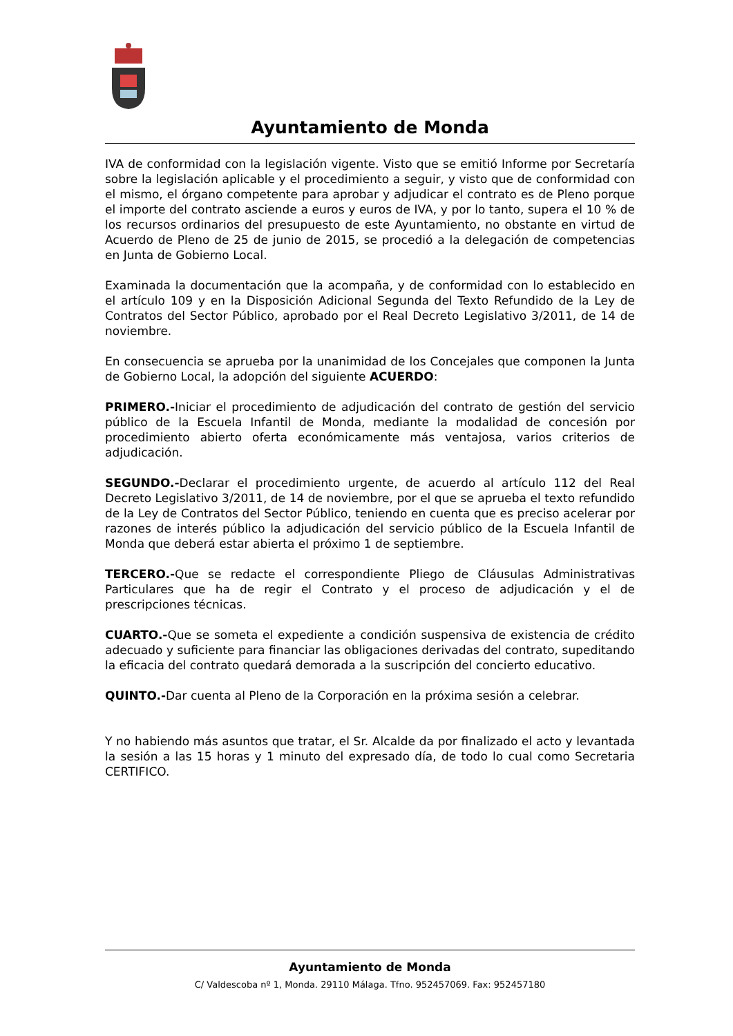Ayuntamiento de Monda
IVA de conformidad con la legislación vigente. Visto que se emitió Informe por Secretaría sobre la legislación aplicable y el procedimiento a seguir, y visto que de conformidad con el mismo, el órgano competente para aprobar y adjudicar el contrato es de Pleno porque el importe del contrato asciende a euros y euros de IVA, y por lo tanto, supera el 10 % de los recursos ordinarios del presupuesto de este Ayuntamiento, no obstante en virtud de Acuerdo de Pleno de 25 de junio de 2015, se procedió a la delegación de competencias en Junta de Gobierno Local.
Examinada la documentación que la acompaña, y de conformidad con lo establecido en el artículo 109 y en la Disposición Adicional Segunda del Texto Refundido de la Ley de Contratos del Sector Público, aprobado por el Real Decreto Legislativo 3/2011, de 14 de noviembre.
En consecuencia se aprueba por la unanimidad de los Concejales que componen la Junta de Gobierno Local, la adopción del siguiente ACUERDO:
PRIMERO.-Iniciar el procedimiento de adjudicación del contrato de gestión del servicio público de la Escuela Infantil de Monda, mediante la modalidad de concesión por procedimiento abierto oferta económicamente más ventajosa, varios criterios de adjudicación.
SEGUNDO.-Declarar el procedimiento urgente, de acuerdo al artículo 112 del Real Decreto Legislativo 3/2011, de 14 de noviembre, por el que se aprueba el texto refundido de la Ley de Contratos del Sector Público, teniendo en cuenta que es preciso acelerar por razones de interés público la adjudicación del servicio público de la Escuela Infantil de Monda que deberá estar abierta el próximo 1 de septiembre.
TERCERO.-Que se redacte el correspondiente Pliego de Cláusulas Administrativas Particulares que ha de regir el Contrato y el proceso de adjudicación y el de prescripciones técnicas.
CUARTO.-Que se someta el expediente a condición suspensiva de existencia de crédito adecuado y suficiente para financiar las obligaciones derivadas del contrato, supeditando la eficacia del contrato quedará demorada a la suscripción del concierto educativo.
QUINTO.-Dar cuenta al Pleno de la Corporación en la próxima sesión a celebrar.
Y no habiendo más asuntos que tratar, el Sr. Alcalde da por finalizado el acto y levantada la sesión a las 15 horas y 1 minuto del expresado día, de todo lo cual como Secretaria CERTIFICO.
Ayuntamiento de Monda
C/ Valdescoba nº 1, Monda. 29110 Málaga. Tfno. 952457069. Fax: 952457180